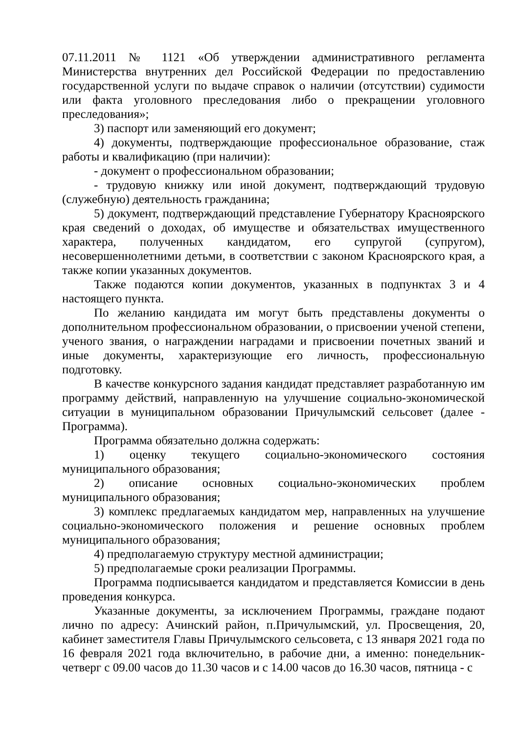07.11.2011 № 1121 «Об утверждении административного регламента Министерства внутренних дел Российской Федерации по предоставлению государственной услуги по выдаче справок о наличии (отсутствии) судимости или факта уголовного преследования либо о прекращении уголовного преследования»;
3) паспорт или заменяющий его документ;
4) документы, подтверждающие профессиональное образование, стаж работы и квалификацию (при наличии):
- документ о профессиональном образовании;
- трудовую книжку или иной документ, подтверждающий трудовую (служебную) деятельность гражданина;
5) документ, подтверждающий представление Губернатору Красноярского края сведений о доходах, об имуществе и обязательствах имущественного характера, полученных кандидатом, его супругой (супругом), несовершеннолетними детьми, в соответствии с законом Красноярского края, а также копии указанных документов.
Также подаются копии документов, указанных в подпунктах 3 и 4 настоящего пункта.
По желанию кандидата им могут быть представлены документы о дополнительном профессиональном образовании, о присвоении ученой степени, ученого звания, о награждении наградами и присвоении почетных званий и иные документы, характеризующие его личность, профессиональную подготовку.
В качестве конкурсного задания кандидат представляет разработанную им программу действий, направленную на улучшение социально-экономической ситуации в муниципальном образовании Причулымский сельсовет (далее - Программа).
Программа обязательно должна содержать:
1) оценку текущего социально-экономического состояния муниципального образования;
2) описание основных социально-экономических проблем муниципального образования;
3) комплекс предлагаемых кандидатом мер, направленных на улучшение социально-экономического положения и решение основных проблем муниципального образования;
4) предполагаемую структуру местной администрации;
5) предполагаемые сроки реализации Программы.
Программа подписывается кандидатом и представляется Комиссии в день проведения конкурса.
Указанные документы, за исключением Программы, граждане подают лично по адресу: Ачинский район, п.Причулымский, ул. Просвещения, 20, кабинет заместителя Главы Причулымского сельсовета, с 13 января 2021 года по 16 февраля 2021 года включительно, в рабочие дни, а именно: понедельник-четверг с 09.00 часов до 11.30 часов и с 14.00 часов до 16.30 часов, пятница - с